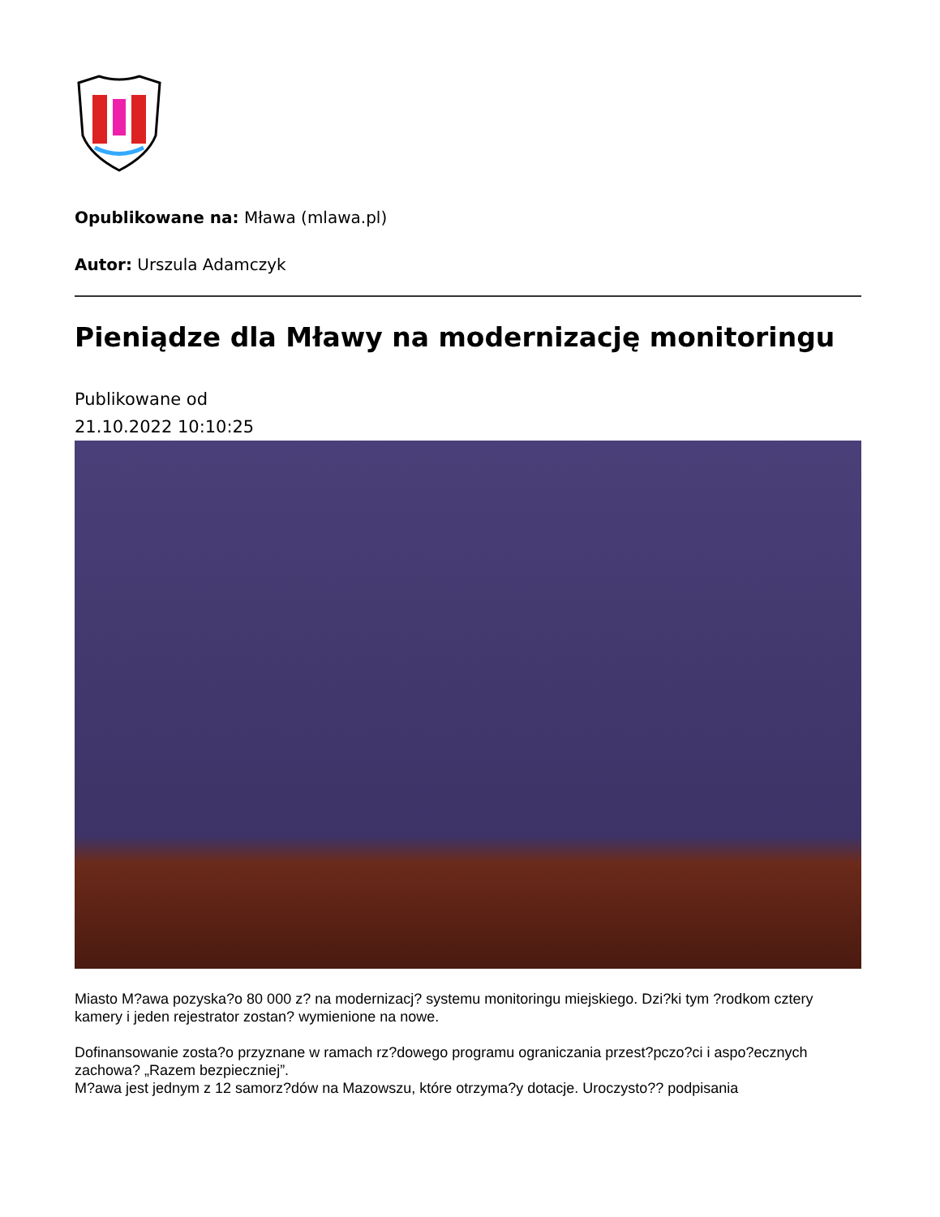Opublikowane na: Mława (mlawa.pl)
Autor: Urszula Adamczyk
Pieniądze dla Mławy na modernizację monitoringu
Publikowane od
21.10.2022 10:10:25
Miasto M?awa pozyska?o 80 000 z? na modernizacj? systemu monitoringu miejskiego. Dzi?ki tym ?rodkom cztery kamery i jeden rejestrator zostan? wymienione na nowe.
Dofinansowanie zosta?o przyznane w ramach rz?dowego programu ograniczania przest?pczo?ci i aspo?ecznych zachowa? „Razem bezpieczniej”.
M?awa jest jednym z 12 samorz?dów na Mazowszu, które otrzyma?y dotacje. Uroczysto?? podpisania